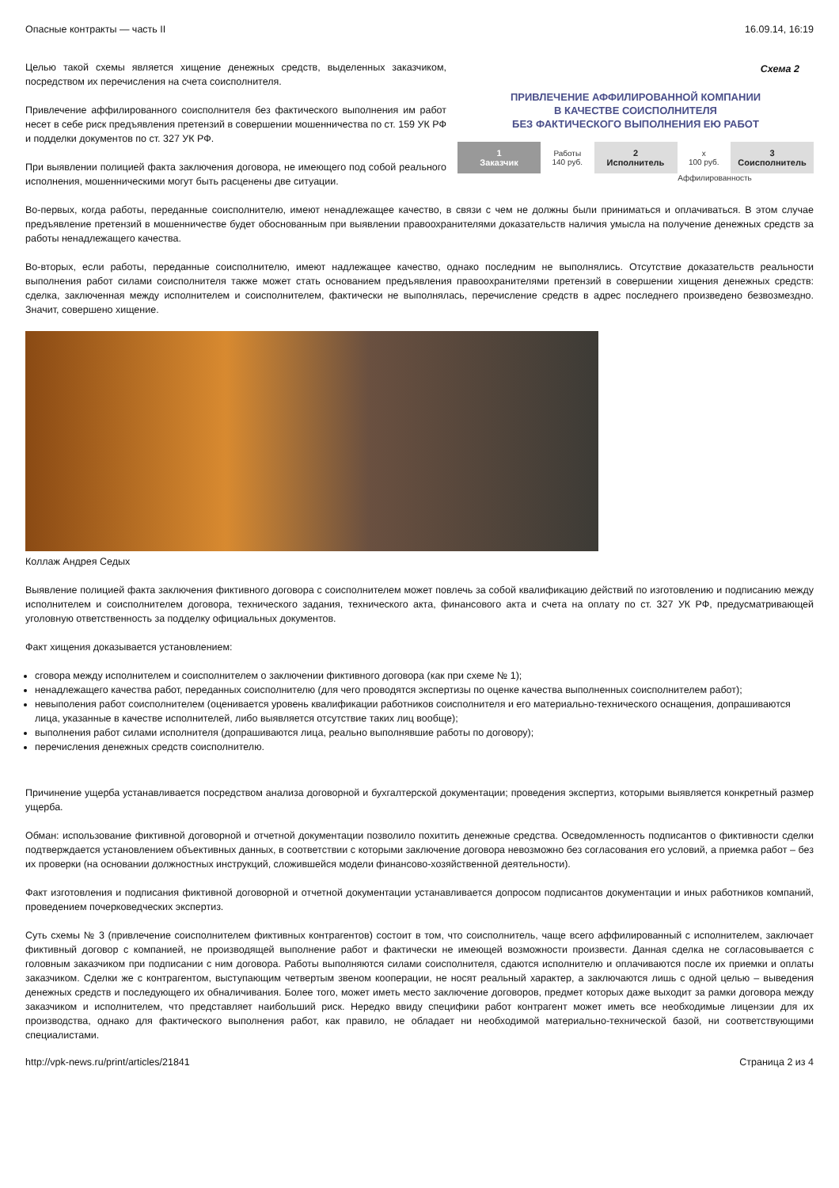Опасные контракты — часть II 16.09.14, 16:19
Схема 2
ПРИВЛЕЧЕНИЕ АФФИЛИРОВАННОЙ КОМПАНИИ
В КАЧЕСТВЕ СОИСПОЛНИТЕЛЯ
БЕЗ ФАКТИЧЕСКОГО ВЫПОЛНЕНИЯ ЕЮ РАБОТ
1
Заказчик
Работы
140 руб.
2
Исполнитель
x
100 руб.
3
Соисполнитель
Аффилированность
Целью такой схемы является хищение денежных средств, выделенных заказчиком, посредством их перечисления на счета соисполнителя.
Привлечение аффилированного соисполнителя без фактического выполнения им работ несет в себе риск предъявления претензий в совершении мошенничества по ст. 159 УК РФ и подделки документов по ст. 327 УК РФ.
При выявлении полицией факта заключения договора, не имеющего под собой реального исполнения, мошенническими могут быть расценены две ситуации.
Во-первых, когда работы, переданные соисполнителю, имеют ненадлежащее качество, в связи с чем не должны были приниматься и оплачиваться. В этом случае предъявление претензий в мошенничестве будет обоснованным при выявлении правоохранителями доказательств наличия умысла на получение денежных средств за работы ненадлежащего качества.
Во-вторых, если работы, переданные соисполнителю, имеют надлежащее качество, однако последним не выполнялись. Отсутствие доказательств реальности выполнения работ силами соисполнителя также может стать основанием предъявления правоохранителями претензий в совершении хищения денежных средств: сделка, заключенная между исполнителем и соисполнителем, фактически не выполнялась, перечисление средств в адрес последнего произведено безвозмездно. Значит, совершено хищение.
Коллаж Андрея Седых
Выявление полицией факта заключения фиктивного договора с соисполнителем может повлечь за собой квалификацию действий по изготовлению и подписанию между исполнителем и соисполнителем договора, технического задания, технического акта, финансового акта и счета на оплату по ст. 327 УК РФ, предусматривающей уголовную ответственность за подделку официальных документов.
Факт хищения доказывается установлением:
сговора между исполнителем и соисполнителем о заключении фиктивного договора (как при схеме № 1);
ненадлежащего качества работ, переданных соисполнителю (для чего проводятся экспертизы по оценке качества выполненных соисполнителем работ);
невыполения работ соисполнителем (оценивается уровень квалификации работников соисполнителя и его материально-технического оснащения, допрашиваются лица, указанные в качестве исполнителей, либо выявляется отсутствие таких лиц вообще);
выполнения работ силами исполнителя (допрашиваются лица, реально выполнявшие работы по договору);
перечисления денежных средств соисполнителю.
Причинение ущерба устанавливается посредством анализа договорной и бухгалтерской документации; проведения экспертиз, которыми выявляется конкретный размер ущерба.
Обман: использование фиктивной договорной и отчетной документации позволило похитить денежные средства. Осведомленность подписантов о фиктивности сделки подтверждается установлением объективных данных, в соответствии с которыми заключение договора невозможно без согласования его условий, а приемка работ – без их проверки (на основании должностных инструкций, сложившейся модели финансово-хозяйственной деятельности).
Факт изготовления и подписания фиктивной договорной и отчетной документации устанавливается допросом подписантов документации и иных работников компаний, проведением почерковедческих экспертиз.
Суть схемы № 3 (привлечение соисполнителем фиктивных контрагентов) состоит в том, что соисполнитель, чаще всего аффилированный с исполнителем, заключает фиктивный договор с компанией, не производящей выполнение работ и фактически не имеющей возможности произвести. Данная сделка не согласовывается с головным заказчиком при подписании с ним договора. Работы выполняются силами соисполнителя, сдаются исполнителю и оплачиваются после их приемки и оплаты заказчиком. Сделки же с контрагентом, выступающим четвертым звеном кооперации, не носят реальный характер, а заключаются лишь с одной целью – выведения денежных средств и последующего их обналичивания. Более того, может иметь место заключение договоров, предмет которых даже выходит за рамки договора между заказчиком и исполнителем, что представляет наибольший риск. Нередко ввиду специфики работ контрагент может иметь все необходимые лицензии для их производства, однако для фактического выполнения работ, как правило, не обладает ни необходимой материально-технической базой, ни соответствующими специалистами.
http://vpk-news.ru/print/articles/21841 Страница 2 из 4